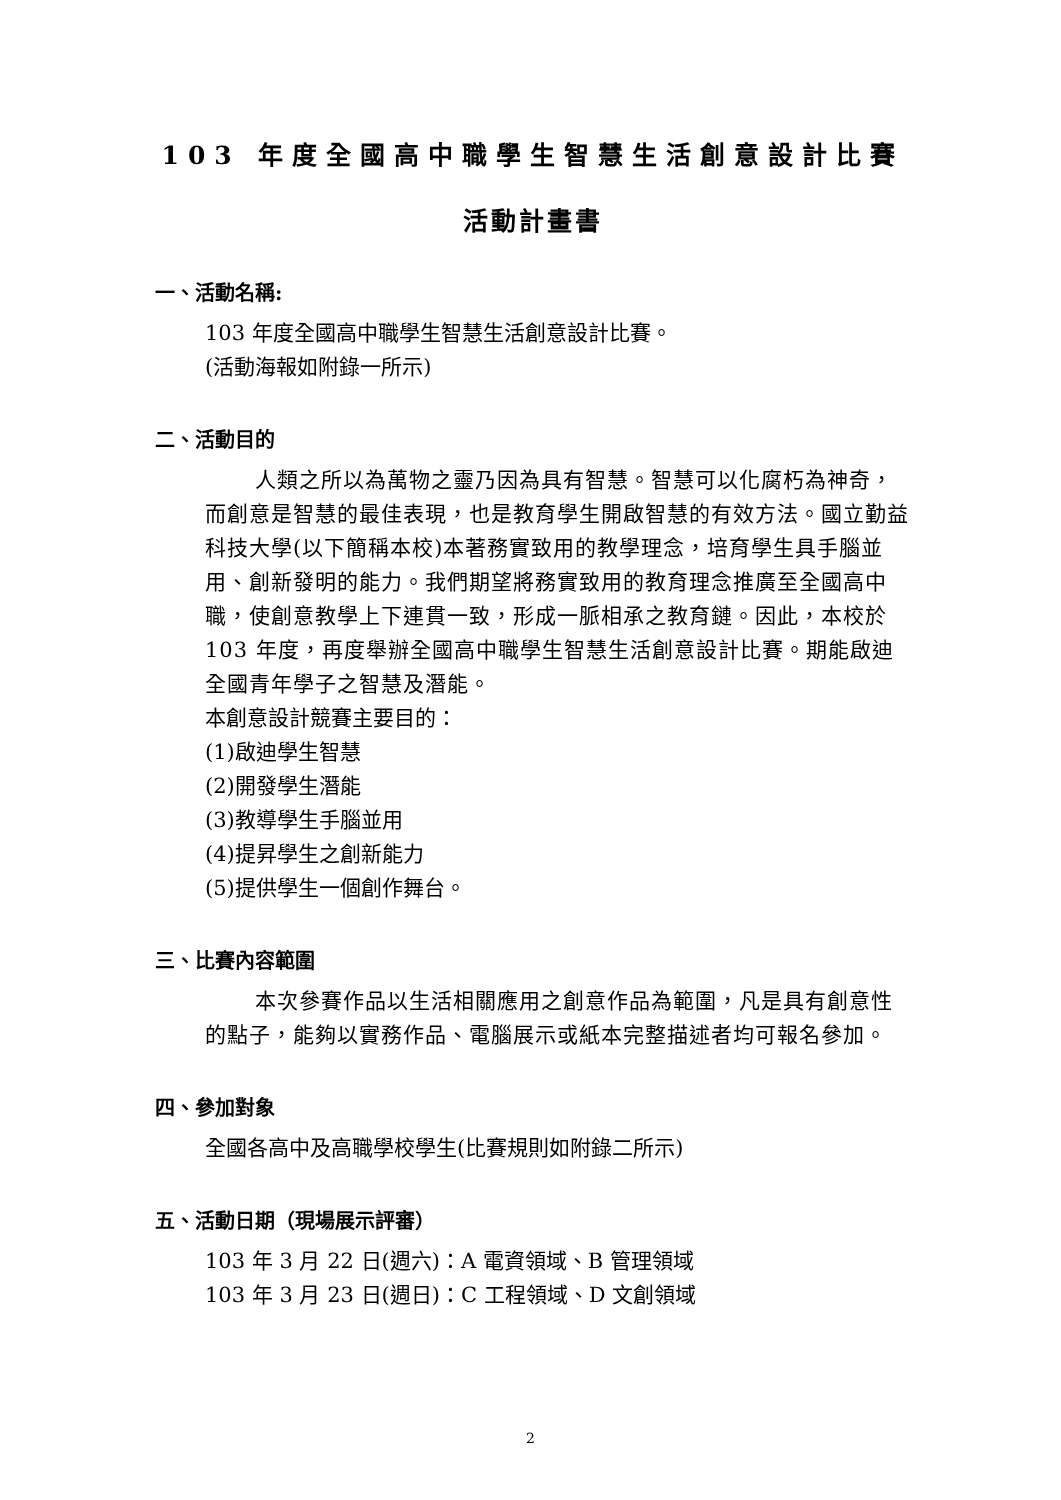103 年度全國高中職學生智慧生活創意設計比賽
活動計畫書
一、活動名稱:
103 年度全國高中職學生智慧生活創意設計比賽。
(活動海報如附錄一所示)
二、活動目的
人類之所以為萬物之靈乃因為具有智慧。智慧可以化腐朽為神奇，而創意是智慧的最佳表現，也是教育學生開啟智慧的有效方法。國立勤益科技大學(以下簡稱本校)本著務實致用的教學理念，培育學生具手腦並用、創新發明的能力。我們期望將務實致用的教育理念推廣至全國高中職，使創意教學上下連貫一致，形成一脈相承之教育鏈。因此，本校於 103 年度，再度舉辦全國高中職學生智慧生活創意設計比賽。期能啟迪全國青年學子之智慧及潛能。
本創意設計競賽主要目的：
(1)啟迪學生智慧
(2)開發學生潛能
(3)教導學生手腦並用
(4)提昇學生之創新能力
(5)提供學生一個創作舞台。
三、比賽內容範圍
本次參賽作品以生活相關應用之創意作品為範圍，凡是具有創意性的點子，能夠以實務作品、電腦展示或紙本完整描述者均可報名參加。
四、參加對象
全國各高中及高職學校學生(比賽規則如附錄二所示)
五、活動日期（現場展示評審）
103 年 3 月 22 日(週六)：A 電資領域、B 管理領域
103 年 3 月 23 日(週日)：C 工程領域、D 文創領域
2